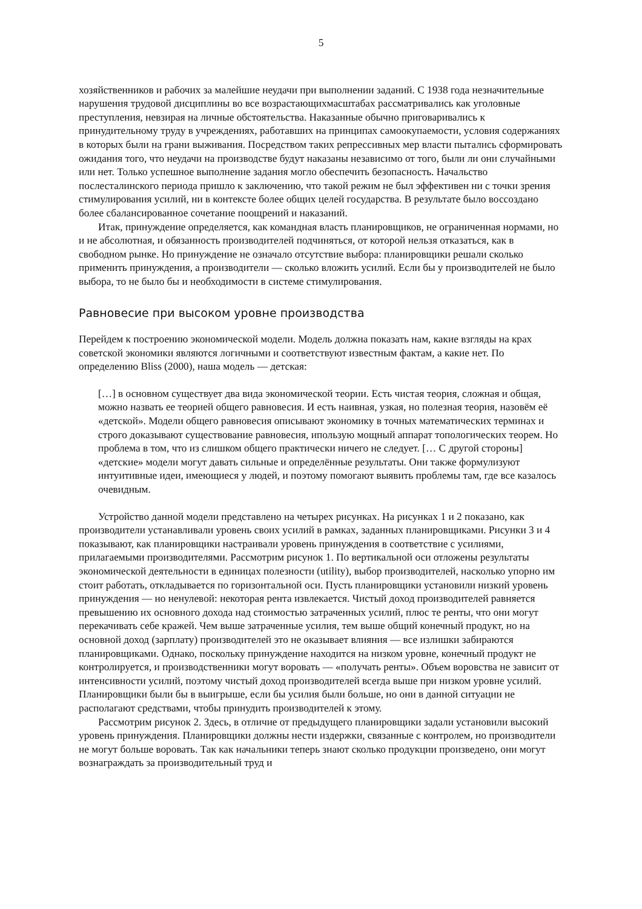5
хозяйственников и рабочих за малейшие неудачи при выполнении заданий. С 1938 года незначительные нарушения трудовой дисциплины во все возрастающихмасштабах рассматривались как уголовные преступления, невзирая на личные обстоятельства. Наказанные обычно приговаривались к принудительному труду в учреждениях, работавших на принципах самоокупаемости, условия содержаниях в которых были на грани выживания. Посредством таких репрессивных мер власти пытались сформировать ожидания того, что неудачи на производстве будут наказаны независимо от того, были ли они случайными или нет. Только успешное выполнение задания могло обеспечить безопасность. Начальство послесталинского периода пришло к заключению, что такой режим не был эффективен ни с точки зрения стимулирования усилий, ни в контексте более общих целей государства. В результате было воссоздано более сбалансированное сочетание поощрений и наказаний.
Итак, принуждение определяется, как командная власть планировщиков, не ограниченная нормами, но и не абсолютная, и обязанность производителей подчиняться, от которой нельзя отказаться, как в свободном рынке. Но принуждение не означало отсутствие выбора: планировщики решали сколько применить принуждения, а производители — сколько вложить усилий. Если бы у производителей не было выбора, то не было бы и необходимости в системе стимулирования.
Равновесие при высоком уровне производства
Перейдем к построению экономической модели. Модель должна показать нам, какие взгляды на крах советской экономики являются логичными и соответствуют известным фактам, а какие нет. По определению Bliss (2000), наша модель — детская:
[…] в основном существует два вида экономической теории. Есть чистая теория, сложная и общая, можно назвать ее теорией общего равновесия. И есть наивная, узкая, но полезная теория, назовём её «детской». Модели общего равновесия описывают экономику в точных математических терминах и строго доказывают существование равновесия, ипользую мощный аппарат топологических теорем. Но проблема в том, что из слишком общего практически ничего не следует. [… С другой стороны] «детские» модели могут давать сильные и определённые результаты. Они также формулизуют интуитивные идеи, имеющиеся у людей, и поэтому помогают выявить проблемы там, где все казалось очевидным.
Устройство данной модели представлено на четырех рисунках. На рисунках 1 и 2 показано, как производители устанавливали уровень своих усилий в рамках, заданных планировщиками. Рисунки 3 и 4 показывают, как планировщики настраивали уровень принуждения в соответствие с усилиями, прилагаемыми производителями. Рассмотрим рисунок 1. По вертикальной оси отложены результаты экономической деятельности в единицах полезности (utility), выбор производителей, насколько упорно им стоит работать, откладывается по горизонтальной оси. Пусть планировщики установили низкий уровень принуждения — но ненулевой: некоторая рента извлекается. Чистый доход производителей равняется превышению их основного дохода над стоимостью затраченных усилий, плюс те ренты, что они могут перекачивать себе кражей. Чем выше затраченные усилия, тем выше общий конечный продукт, но на основной доход (зарплату) производителей это не оказывает влияния — все излишки забираются планировщиками. Однако, поскольку принуждение находится на низком уровне, конечный продукт не контролируется, и производственники могут воровать — «получать ренты». Объем воровства не зависит от интенсивности усилий, поэтому чистый доход производителей всегда выше при низком уровне усилий. Планировщики были бы в выигрыше, если бы усилия были больше, но они в данной ситуации не располагают средствами, чтобы принудить производителей к этому.
Рассмотрим рисунок 2. Здесь, в отличие от предыдущего планировщики задали установили высокий уровень принуждения. Планировщики должны нести издержки, связанные с контролем, но производители не могут больше воровать. Так как начальники теперь знают сколько продукции произведено, они могут вознаграждать за производительный труд и